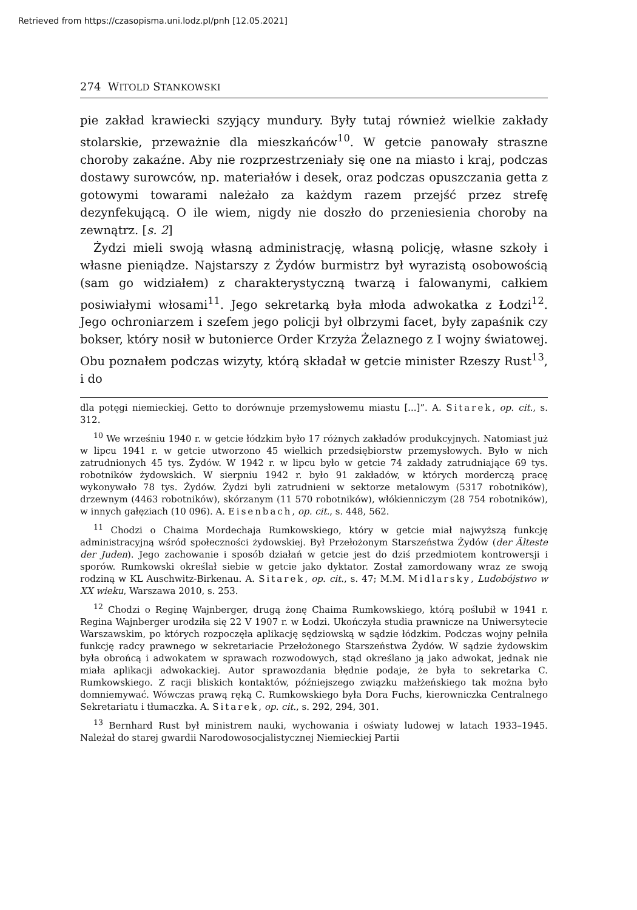Retrieved from https://czasopisma.uni.lodz.pl/pnh [12.05.2021]
274 WITOLD STANKOWSKI
pie zakład krawiecki szyjący mundury. Były tutaj również wielkie zakłady stolarskie, przeważnie dla mieszkańców<sup>10</sup>. W getcie panowały straszne choroby zakaźne. Aby nie rozprzestrzeniały się one na miasto i kraj, podczas dostawy surowców, np. materiałów i desek, oraz podczas opuszczania getta z gotowymi towarami należało za każdym razem przejść przez strefę dezynfekującą. O ile wiem, nigdy nie doszło do przeniesienia choroby na zewnątrz. [s. 2]
Żydzi mieli swoją własną administrację, własną policję, własne szkoły i własne pieniądze. Najstarszy z Żydów burmistrz był wyrazistą osobowością (sam go widziałem) z charakterystyczną twarzą i falowanymi, całkiem posiwiałymi włosami<sup>11</sup>. Jego sekretarką była młoda adwokatka z Łodzi<sup>12</sup>. Jego ochroniarzem i szefem jego policji był olbrzymi facet, były zapaśnik czy bokser, który nosił w butonierce Order Krzyża Żelaznego z I wojny światowej. Obu poznałem podczas wizyty, którą składał w getcie minister Rzeszy Rust<sup>13</sup>, i do
dla potęgi niemieckiej. Getto to dorównuje przemysłowemu miastu [...]”. A. Sitarek, op. cit., s. 312.
<sup>10</sup> We wrześniu 1940 r. w getcie łódzkim było 17 różnych zakładów produkcyjnych. Natomiast już w lipcu 1941 r. w getcie utworzono 45 wielkich przedsiębiorstw przemysłowych. Było w nich zatrudnionych 45 tys. Żydów. W 1942 r. w lipcu było w getcie 74 zakłady zatrudniające 69 tys. robotników żydowskich. W sierpniu 1942 r. było 91 zakładów, w których morderczą pracę wykonywało 78 tys. Żydów. Żydzi byli zatrudnieni w sektorze metalowym (5317 robotników), drzewnym (4463 robotników), skórzanym (11 570 robotników), włókienniczym (28 754 robotników), w innych gałęziach (10 096). A. Eisenbach, op. cit., s. 448, 562.
<sup>11</sup> Chodzi o Chaima Mordechaja Rumkowskiego, który w getcie miał najwyższą funkcję administracyjną wśród społeczności żydowskiej. Był Przełożonym Starszeństwa Żydów (der Älteste der Juden). Jego zachowanie i sposób działań w getcie jest do dziś przedmiotem kontrowersji i sporów. Rumkowski określał siebie w getcie jako dyktator. Został zamordowany wraz ze swoją rodziną w KL Auschwitz-Birkenau. A. Sitarek, op. cit., s. 47; M.M. Midlarsky, Ludobójstwo w XX wieku, Warszawa 2010, s. 253.
<sup>12</sup> Chodzi o Reginę Wajnberger, drugą żonę Chaima Rumkowskiego, którą poślubił w 1941 r. Regina Wajnberger urodziła się 22 V 1907 r. w Łodzi. Ukończyła studia prawnicze na Uniwersytecie Warszawskim, po których rozpoczęła aplikację sędziowską w sądzie łódzkim. Podczas wojny pełniła funkcję radcy prawnego w sekretariacie Przełożonego Starszeństwa Żydów. W sądzie żydowskim była obrońcą i adwokatem w sprawach rozwodowych, stąd określano ją jako adwokat, jednak nie miała aplikacji adwokackiej. Autor sprawozdania błędnie podaje, że była to sekretarka C. Rumkowskiego. Z racji bliskich kontaktów, późniejszego związku małżeńskiego tak można było domniemywać. Wówczas prawą ręką C. Rumkowskiego była Dora Fuchs, kierowniczka Centralnego Sekretariatu i tłumaczka. A. Sitarek, op. cit., s. 292, 294, 301.
<sup>13</sup> Bernhard Rust był ministrem nauki, wychowania i oświaty ludowej w latach 1933–1945. Należał do starej gwardii Narodowosocjalistycznej Niemieckiej Partii